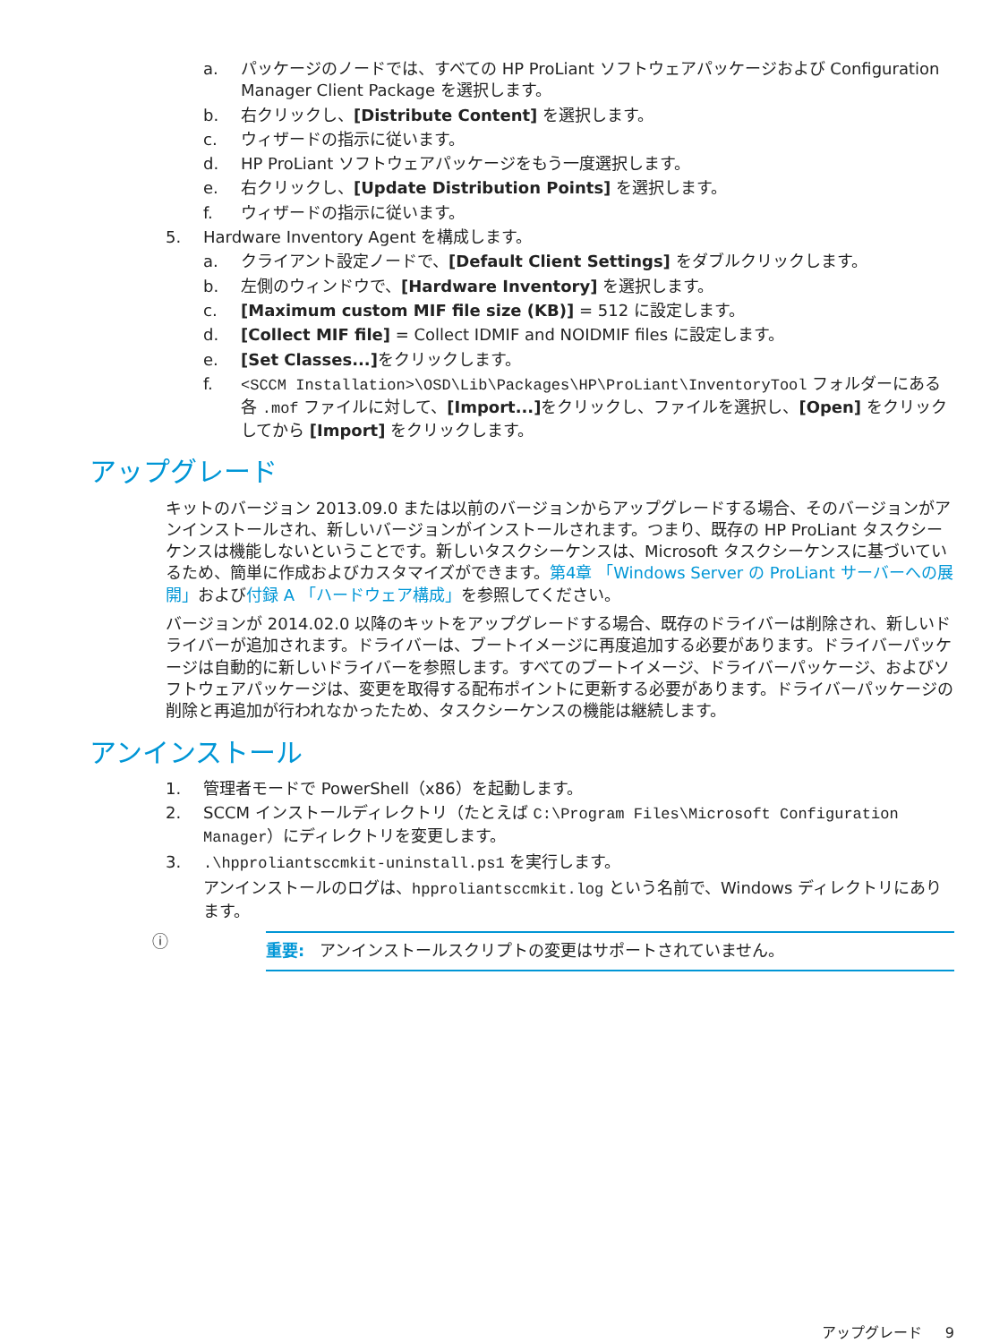a. パッケージのノードでは、すべての HP ProLiant ソフトウェアパッケージおよび Configuration Manager Client Package を選択します。
b. 右クリックし、[Distribute Content] を選択します。
c. ウィザードの指示に従います。
d. HP ProLiant ソフトウェアパッケージをもう一度選択します。
e. 右クリックし、[Update Distribution Points] を選択します。
f. ウィザードの指示に従います。
5. Hardware Inventory Agent を構成します。
a. クライアント設定ノードで、[Default Client Settings] をダブルクリックします。
b. 左側のウィンドウで、[Hardware Inventory] を選択します。
c. [Maximum custom MIF file size (KB)] = 512 に設定します。
d. [Collect MIF file] = Collect IDMIF and NOIDMIF files に設定します。
e. [Set Classes...] をクリックします。
f. <SCCM Installation>\OSD\Lib\Packages\HP\ProLiant\InventoryTool フォルダーにある各 .mof ファイルに対して、[Import...] をクリックし、ファイルを選択し、[Open] をクリックしてから [Import] をクリックします。
アップグレード
キットのバージョン 2013.09.0 または以前のバージョンからアップグレードする場合、そのバージョンがアンインストールされ、新しいバージョンがインストールされます。つまり、既存の HP ProLiant タスクシーケンスは機能しないということです。新しいタスクシーケンスは、Microsoft タスクシーケンスに基づいているため、簡単に作成およびカスタマイズができます。第4章 「Windows Server の ProLiant サーバーへの展開」および付録 A 「ハードウェア構成」を参照してください。
バージョンが 2014.02.0 以降のキットをアップグレードする場合、既存のドライバーは削除され、新しいドライバーが追加されます。ドライバーは、ブートイメージに再度追加する必要があります。ドライバーパッケージは自動的に新しいドライバーを参照します。すべてのブートイメージ、ドライバーパッケージ、およびソフトウェアパッケージは、変更を取得する配布ポイントに更新する必要があります。ドライバーパッケージの削除と再追加が行われなかったため、タスクシーケンスの機能は継続します。
アンインストール
1. 管理者モードで PowerShell（x86）を起動します。
2. SCCM インストールディレクトリ（たとえば C:\Program Files\Microsoft Configuration Manager）にディレクトリを変更します。
3..\hpproliantsccmkit-uninstall.ps1 を実行します。
アンインストールのログは、hpproliantsccmkit.log という名前で、Windows ディレクトリにあります。
ⓘ
重要: アンインストールスクリプトの変更はサポートされていません。
アップグレード 9